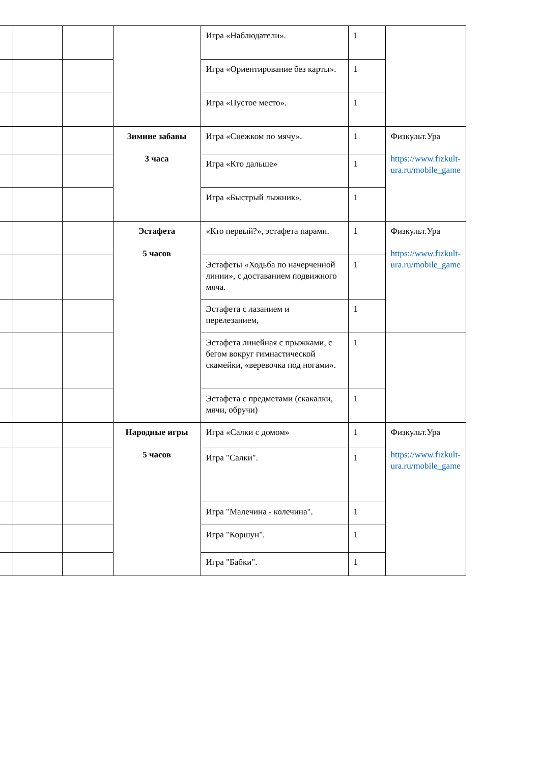| | | | | Игра «Наблюдатели». | 1 | |
| | | | | Игра «Ориентирование без карты». | 1 | |
| | | | | Игра «Пустое место». | 1 | |
| | | | Зимние забавы 3 часа | Игра «Снежком по мячу». | 1 | Физкульт.Ура https://www.fizkult-ura.ru/mobile_game |
| | | | | Игра «Кто дальше» | 1 | |
| | | | | Игра «Быстрый лыжник». | 1 | |
| | | | Эстафета 5 часов | «Кто первый?», эстафета парами. | 1 | Физкульт.Ура https://www.fizkult-ura.ru/mobile_game |
| | | | | Эстафеты «Ходьба по начерченной линии», с доставанием подвижного мяча. | 1 | |
| | | | | Эстафета с лазанием и перелезанием, | 1 | |
| | | | | Эстафета линейная с прыжками, с бегом вокруг гимнастической скамейки, «веревочка под ногами». | 1 | |
| | | | | Эстафета с предметами (скакалки, мячи, обручи) | 1 | |
| | | | Народные игры 5 часов | Игра «Салки с домом» | 1 | Физкульт.Ура https://www.fizkult-ura.ru/mobile_game |
| | | | | Игра "Салки". | 1 | |
| | | | | Игра "Малечина - колечина". | 1 | |
| | | | | Игра "Коршун". | 1 | |
| | | | | Игра "Бабки". | 1 | |